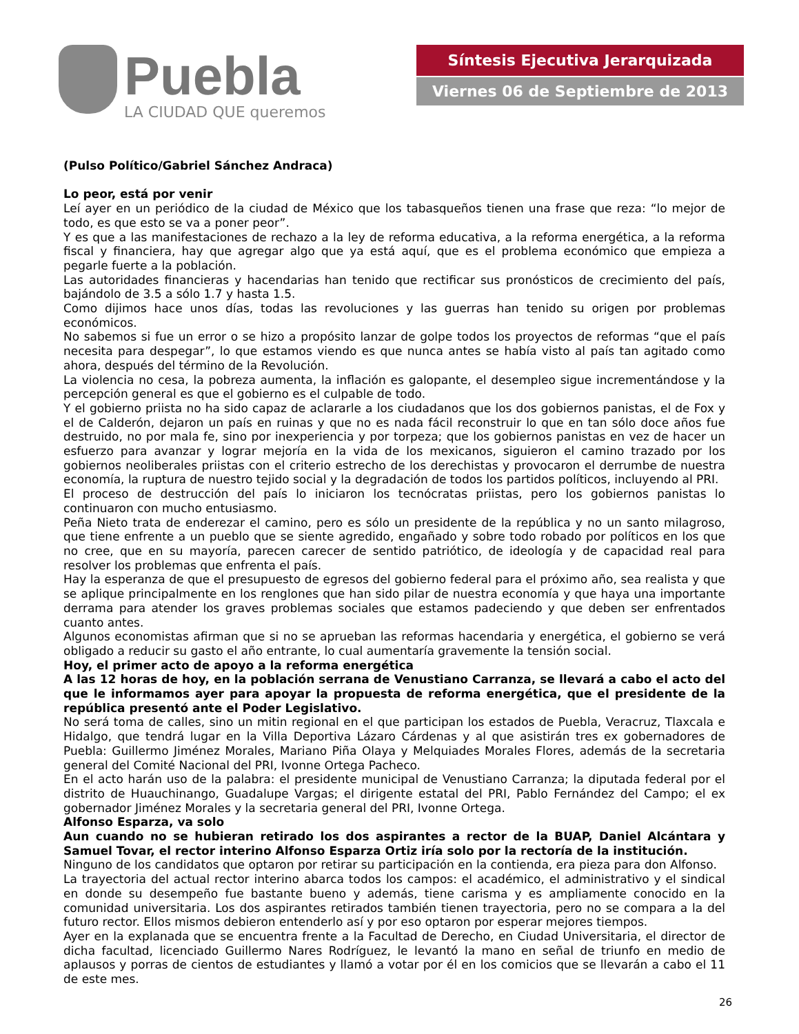Puebla
LA CIUDAD QUE queremos
Síntesis Ejecutiva Jerarquizada
Viernes 06 de Septiembre de 2013
(Pulso Político/Gabriel Sánchez Andraca)
Lo peor, está por venir
Leí ayer en un periódico de la ciudad de México que los tabasqueños tienen una frase que reza: “lo mejor de todo, es que esto se va a poner peor”.
Y es que a las manifestaciones de rechazo a la ley de reforma educativa, a la reforma energética, a la reforma fiscal y financiera, hay que agregar algo que ya está aquí, que es el problema económico que empieza a pegarle fuerte a la población.
Las autoridades financieras y hacendarias han tenido que rectificar sus pronósticos de crecimiento del país, bajándolo de 3.5 a sólo 1.7 y hasta 1.5.
Como dijimos hace unos días, todas las revoluciones y las guerras han tenido su origen por problemas económicos.
No sabemos si fue un error o se hizo a propósito lanzar de golpe todos los proyectos de reformas “que el país necesita para despegar”, lo que estamos viendo es que nunca antes se había visto al país tan agitado como ahora, después del término de la Revolución.
La violencia no cesa, la pobreza aumenta, la inflación es galopante, el desempleo sigue incrementándose y la percepción general es que el gobierno es el culpable de todo.
Y el gobierno priista no ha sido capaz de aclararle a los ciudadanos que los dos gobiernos panistas, el de Fox y el de Calderón, dejaron un país en ruinas y que no es nada fácil reconstruir lo que en tan sólo doce años fue destruido, no por mala fe, sino por inexperiencia y por torpeza; que los gobiernos panistas en vez de hacer un esfuerzo para avanzar y lograr mejoría en la vida de los mexicanos, siguieron el camino trazado por los gobiernos neoliberales priistas con el criterio estrecho de los derechistas y provocaron el derrumbe de nuestra economía, la ruptura de nuestro tejido social y la degradación de todos los partidos políticos, incluyendo al PRI.
El proceso de destrucción del país lo iniciaron los tecnócratas priistas, pero los gobiernos panistas lo continuaron con mucho entusiasmo.
Peña Nieto trata de enderezar el camino, pero es sólo un presidente de la república y no un santo milagroso, que tiene enfrente a un pueblo que se siente agredido, engañado y sobre todo robado por políticos en los que no cree, que en su mayoría, parecen carecer de sentido patriótico, de ideología y de capacidad real para resolver los problemas que enfrenta el país.
Hay la esperanza de que el presupuesto de egresos del gobierno federal para el próximo año, sea realista y que se aplique principalmente en los renglones que han sido pilar de nuestra economía y que haya una importante derrama para atender los graves problemas sociales que estamos padeciendo y que deben ser enfrentados cuanto antes.
Algunos economistas afirman que si no se aprueban las reformas hacendaria y energética, el gobierno se verá obligado a reducir su gasto el año entrante, lo cual aumentaría gravemente la tensión social.
Hoy, el primer acto de apoyo a la reforma energética
A las 12 horas de hoy, en la población serrana de Venustiano Carranza, se llevará a cabo el acto del que le informamos ayer para apoyar la propuesta de reforma energética, que el presidente de la república presentó ante el Poder Legislativo.
No será toma de calles, sino un mitin regional en el que participan los estados de Puebla, Veracruz, Tlaxcala e Hidalgo, que tendrá lugar en la Villa Deportiva Lázaro Cárdenas y al que asistirán tres ex gobernadores de Puebla: Guillermo Jiménez Morales, Mariano Piña Olaya y Melquiades Morales Flores, además de la secretaria general del Comité Nacional del PRI, Ivonne Ortega Pacheco.
En el acto harán uso de la palabra: el presidente municipal de Venustiano Carranza; la diputada federal por el distrito de Huauchinango, Guadalupe Vargas; el dirigente estatal del PRI, Pablo Fernández del Campo; el ex gobernador Jiménez Morales y la secretaria general del PRI, Ivonne Ortega.
Alfonso Esparza, va solo
Aun cuando no se hubieran retirado los dos aspirantes a rector de la BUAP, Daniel Alcántara y Samuel Tovar, el rector interino Alfonso Esparza Ortiz iría solo por la rectoría de la institución.
Ninguno de los candidatos que optaron por retirar su participación en la contienda, era pieza para don Alfonso.
La trayectoria del actual rector interino abarca todos los campos: el académico, el administrativo y el sindical en donde su desempeño fue bastante bueno y además, tiene carisma y es ampliamente conocido en la comunidad universitaria. Los dos aspirantes retirados también tienen trayectoria, pero no se compara a la del futuro rector. Ellos mismos debieron entenderlo así y por eso optaron por esperar mejores tiempos.
Ayer en la explanada que se encuentra frente a la Facultad de Derecho, en Ciudad Universitaria, el director de dicha facultad, licenciado Guillermo Nares Rodríguez, le levantó la mano en señal de triunfo en medio de aplausos y porras de cientos de estudiantes y llamó a votar por él en los comicios que se llevarán a cabo el 11 de este mes.
26